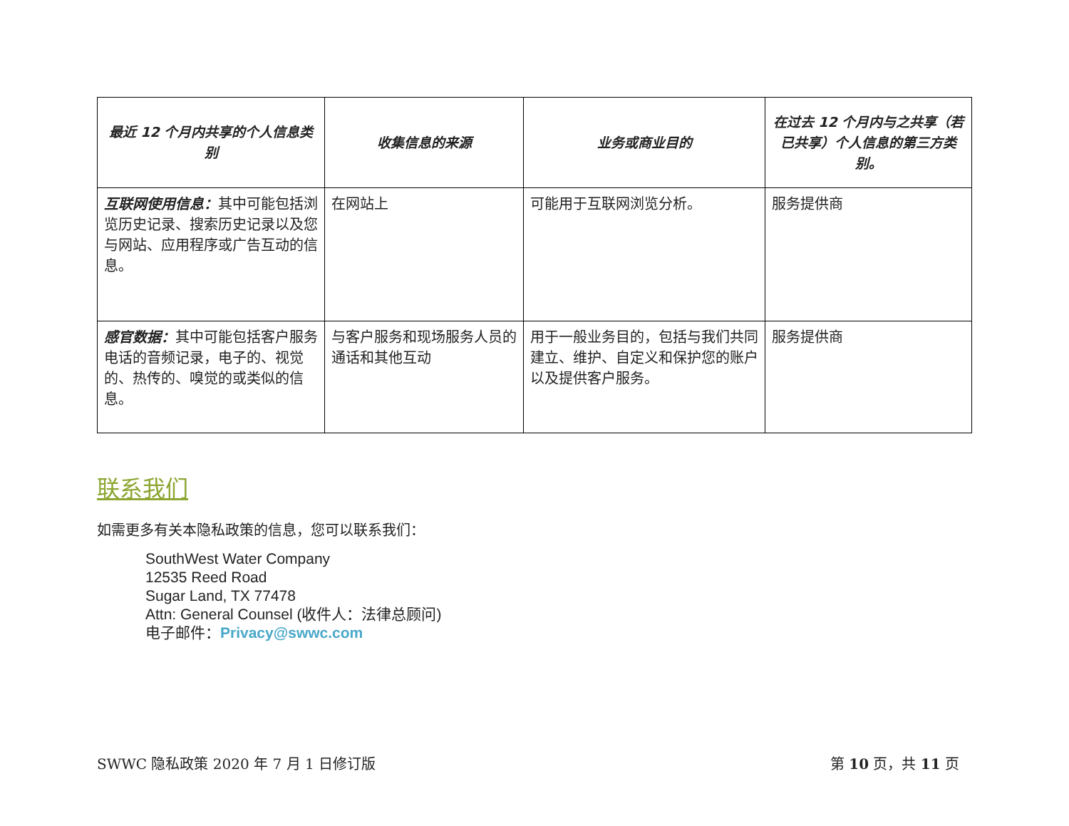| 最近 12 个月内共享的个人信息类别 | 收集信息的来源 | 业务或商业目的 | 在过去 12 个月内与之共享（若已共享）个人信息的第三方类别。 |
| --- | --- | --- | --- |
| 互联网使用信息： 其中可能包括浏览历史记录、搜索历史记录以及您与网站、应用程序或广告互动的信息。 | 在网站上 | 可能用于互联网浏览分析。 | 服务提供商 |
| 感官数据： 其中可能包括客户服务电话的音频记录，电子的、视觉的、热传的、嗅觉的或类似的信息。 | 与客户服务和现场服务人员的通话和其他互动 | 用于一般业务目的，包括与我们共同建立、维护、自定义和保护您的账户以及提供客户服务。 | 服务提供商 |
联系我们
如需更多有关本隐私政策的信息，您可以联系我们：
SouthWest Water Company
12535 Reed Road
Sugar Land, TX 77478
Attn: General Counsel (收件人：法律总顾问)
电子邮件：Privacy@swwc.com
SWWC 隐私政策 2020 年 7 月 1 日修订版 第 10 页，共 11 页